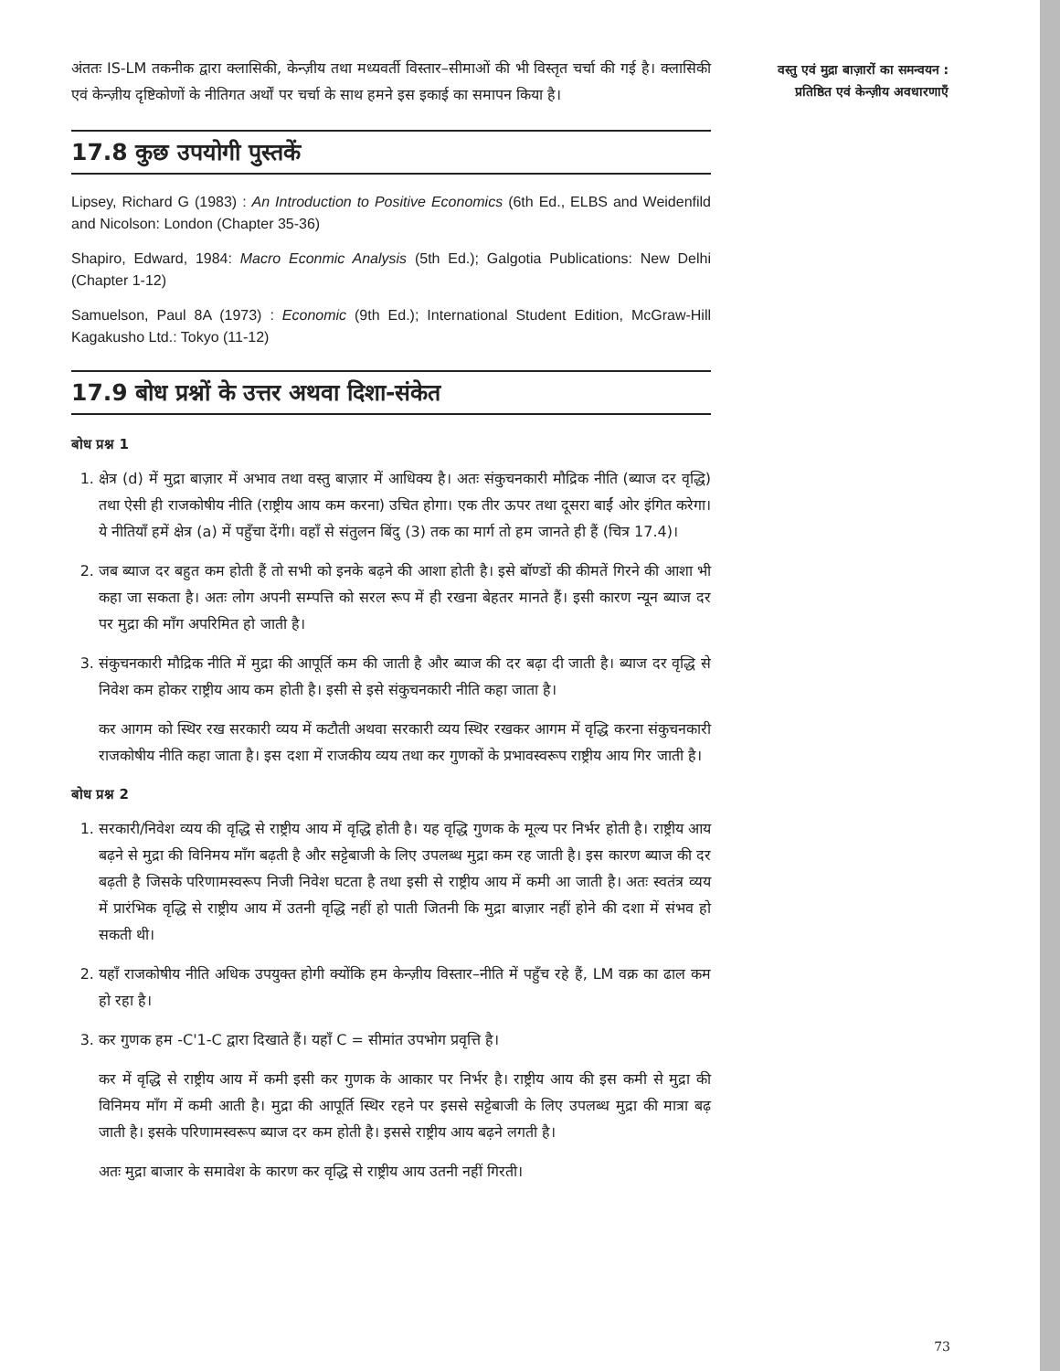अंततः IS-LM तकनीक द्वारा क्लासिकी, केन्ज़ीय तथा मध्यवर्ती विस्तार–सीमाओं की भी विस्तृत चर्चा की गई है। क्लासिकी एवं केन्ज़ीय दृष्टिकोणों के नीतिगत अर्थों पर चर्चा के साथ हमने इस इकाई का समापन किया है।
17.8 कुछ उपयोगी पुस्तकें
Lipsey, Richard G (1983) : An Introduction to Positive Economics (6th Ed., ELBS and Weidenfild and Nicolson: London (Chapter 35-36)
Shapiro, Edward, 1984: Macro Econmic Analysis (5th Ed.); Galgotia Publications: New Delhi (Chapter 1-12)
Samuelson, Paul 8A (1973) : Economic (9th Ed.); International Student Edition, McGraw-Hill Kagakusho Ltd.: Tokyo (11-12)
17.9 बोध प्रश्नों के उत्तर अथवा दिशा-संकेत
बोध प्रश्न 1
1. क्षेत्र (d) में मुद्रा बाज़ार में अभाव तथा वस्तु बाज़ार में आधिक्य है। अतः संकुचनकारी मौद्रिक नीति (ब्याज दर वृद्धि) तथा ऐसी ही राजकोषीय नीति (राष्ट्रीय आय कम करना) उचित होगा। एक तीर ऊपर तथा दूसरा बाईं ओर इंगित करेगा। ये नीतियाँ हमें क्षेत्र (a) में पहुँचा देंगी। वहाँ से संतुलन बिंदु (3) तक का मार्ग तो हम जानते ही हैं (चित्र 17.4)।
2. जब ब्याज दर बहुत कम होती हैं तो सभी को इनके बढ़ने की आशा होती है। इसे बॉण्डों की कीमतें गिरने की आशा भी कहा जा सकता है। अतः लोग अपनी सम्पत्ति को सरल रूप में ही रखना बेहतर मानते हैं। इसी कारण न्यून ब्याज दर पर मुद्रा की माँग अपरिमित हो जाती है।
3. संकुचनकारी मौद्रिक नीति में मुद्रा की आपूर्ति कम की जाती है और ब्याज की दर बढ़ा दी जाती है। ब्याज दर वृद्धि से निवेश कम होकर राष्ट्रीय आय कम होती है। इसी से इसे संकुचनकारी नीति कहा जाता है।
कर आगम को स्थिर रख सरकारी व्यय में कटौती अथवा सरकारी व्यय स्थिर रखकर आगम में वृद्धि करना संकुचनकारी राजकोषीय नीति कहा जाता है। इस दशा में राजकीय व्यय तथा कर गुणकों के प्रभावस्वरूप राष्ट्रीय आय गिर जाती है।
बोध प्रश्न 2
1. सरकारी/निवेश व्यय की वृद्धि से राष्ट्रीय आय में वृद्धि होती है। यह वृद्धि गुणक के मूल्य पर निर्भर होती है। राष्ट्रीय आय बढ़ने से मुद्रा की विनिमय माँग बढ़ती है और सट्टेबाजी के लिए उपलब्ध मुद्रा कम रह जाती है। इस कारण ब्याज की दर बढ़ती है जिसके परिणामस्वरूप निजी निवेश घटता है तथा इसी से राष्ट्रीय आय में कमी आ जाती है। अतः स्वतंत्र व्यय में प्रारंभिक वृद्धि से राष्ट्रीय आय में उतनी वृद्धि नहीं हो पाती जितनी कि मुद्रा बाज़ार नहीं होने की दशा में संभव हो सकती थी।
2. यहाँ राजकोषीय नीति अधिक उपयुक्त होगी क्योंकि हम केन्ज़ीय विस्तार–नीति में पहुँच रहे हैं, LM वक्र का ढाल कम हो रहा है।
3. कर गुणक हम -C'1-C द्वारा दिखाते हैं। यहाँ C = सीमांत उपभोग प्रवृत्ति है।
कर में वृद्धि से राष्ट्रीय आय में कमी इसी कर गुणक के आकार पर निर्भर है। राष्ट्रीय आय की इस कमी से मुद्रा की विनिमय माँग में कमी आती है। मुद्रा की आपूर्ति स्थिर रहने पर इससे सट्टेबाजी के लिए उपलब्ध मुद्रा की मात्रा बढ़ जाती है। इसके परिणामस्वरूप ब्याज दर कम होती है। इससे राष्ट्रीय आय बढ़ने लगती है।
अतः मुद्रा बाजार के समावेश के कारण कर वृद्धि से राष्ट्रीय आय उतनी नहीं गिरती।
वस्तु एवं मुद्रा बाज़ारों का समन्वयन : प्रतिष्ठित एवं केन्ज़ीय अवधारणाएँ
73